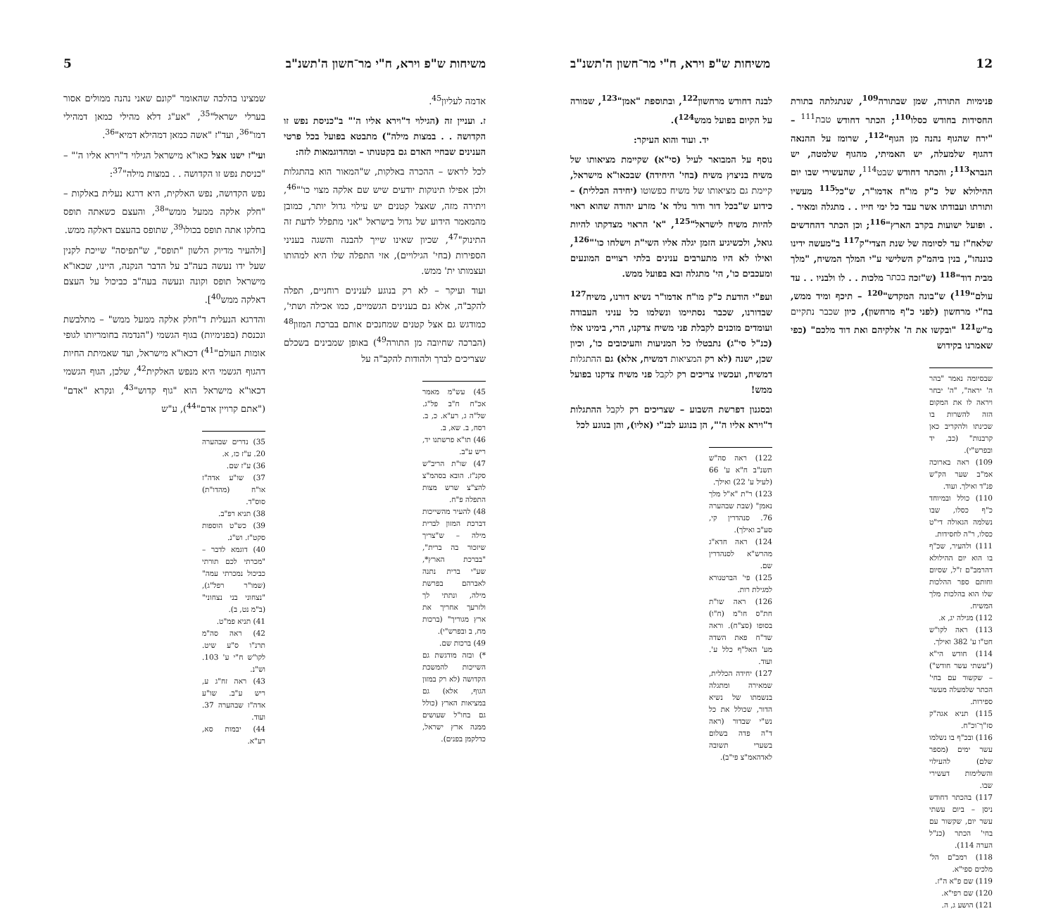משיחות ש"פ וירא, ח"י מר־חשון ה'תשנ"ב 5
אדמה לעליון<sup>45</sup>.
ז. ועניין זה (הגילוי ד"וירא אליו ה'" ב"כניסת נפש זו הקדושה . . במצות מילה") מתבטא בפועל בכל פרטי הענינים שבחיי האדם גם בקטנותו – ומהדוגמאות לזה:
לכל לראש – ההכרה באלקות, ש"המאור הוא בהתגלות ולכן אפילו תינוקות יודעים שיש שם אלקה מצוי כו'"<sup>46</sup>, ויתירה מזה, שאצל קטנים יש עילוי גדול יותר, כמובן מהמאמר הידוע של גדול בישראל "אני מתפלל לדעת זה התינוק"<sup>47</sup>, שכיון שאינו שייך להבנה והשגה בעניני הספירות (בחי' הגילויים), אזי התפלה שלו היא למהותו ועצמותו ית' ממש.
ועוד ועיקר – לא רק בנוגע לענינים רוחניים, תפלה להקב"ה, אלא גם בענינים הגשמיים, כמו אכילה ושתי', כמודגש גם אצל קטנים שמחנכים אותם בברכת המזון<sup>48</sup> (הברכה שחיובה מן התורה<sup>49</sup>) באופן שמבינים בשכלם שצריכים לברך ולהודות להקב"ה על
45) עש"מ מאמר אכ"ח ח"ב פל"ג. של"ה ג, רע"א. כ, ב. רסח, ב. שא, ב.
46) תו"א פרשתנו יד, ריש ע"ב.
47) שו"ת הריב"ש סקנ"ז. הובא בסהמ"צ להצ"צ שרש מצות התפלה פ"ח.
48) להעיר מהשייכות דברכת המזון לברית מילה – ש"צריך שיזכור בה ברית", "בברכת הארץ*, שע"י ברית נתנה לאברהם בפרשת מילה, ונתתי לך ולזרעך אחריך את ארץ מגוריך" (ברכות מח, ב ובפרש"י).
49) ברכות שם.
*) ובזה מודגשת גם השייכות להמשכת הקדושה (לא רק במזון הגוף, אלא) גם במציאות הארץ (כולל גם בחו"ל שעושים ממנה ארץ ישראל, כדלקמן בפנים).
שמצינו בהלכה שהאומר "קונם שאני נהנה ממולים אסור בערלי ישראל"<sup>35</sup>, "אע"ג דלא מהילי כמאן דמהילי דמו"<sup>36</sup>, ועד"ז "אשה כמאן דמהילא דמיא"<sup>36</sup>.
ועי"ז ישנו אצל כאו"א מישראל הגילוי ד"וירא אליו ה'" – "כניסת נפש זו הקדושה . . במצות מילה"<sup>37</sup>:
נפש הקדושה, נפש האלקית, היא דרגא נעלית באלקות – "חלק אלקה ממעל ממש"<sup>38</sup>, והעצם כשאתה תופס בחלקו אתה תופס בכולו<sup>39</sup>, שתופס בהעצם דאלקה ממש.
[ולהעיר מדיוק הלשון "תופס", ש"תפיסה" שייכת לקנין שעל ידו נעשה בעה"ב על הדבר הנקנה, היינו, שכאו"א מישראל תופס וקונה ונעשה בעה"ב כביכול על העצם דאלקה ממש<sup>40</sup>].
והדרגא הנעלית ד"חלק אלקה ממעל ממש" – מתלבשת ונכנסת (בפנימיות) בגוף הגשמי ("הנדמה בחומריותו לגופי אומות העולם"<sup>41</sup>) דכאו"א מישראל, ועד שאמיתת החיות דהגוף הגשמי היא מנפש האלקית<sup>42</sup>, שלכן, הגוף הגשמי דכאו"א מישראל הוא "גוף קדוש"<sup>43</sup>, ונקרא "אדם" ("אתם קרויין אדם"<sup>44</sup>), ע"ש
35) נדרים שבהערה 20. ע"ז כז, א.
36) ע"ז שם.
37) שו"ע אדה"ז או"ח (מהדו"ת) סוס"ד.
38) תניא רפ"ב.
39) כש"ט הוספות סקט"ז. וש"נ.
40) דוגמא לדבר – "מכרתי לכם תורתי כביכול נמכרתי עמה" (שמו"ר רפל"ג), "נצחוני בני נצחוני" (ב"מ נט, ב).
41) תניא פמ"ט.
42) ראה סה"מ תרנ"ו ס"ע שיט. לקו"ש ח"י ע' 103. וש"נ.
43) ראה זח"ג ע, ריש ע"ב. שו"ע אדה"ז שבהערה 37. ועוד.
44) יבמות סא, רע"א.
12 משיחות ש"פ וירא, ח"י מר־חשון ה'תשנ"ב
פנימיות התורה, שמן שבתורה<sup>109</sup>, שנתגלתה בתורת החסידות בחודש כסלו<sup>110</sup>; הכתר דחודש טבת<sup>111</sup> – "ירח שהגוף נהנה מן הגוף"<sup>112</sup>, שרומז על ההנאה דהגוף שלמעלה, יש האמיתי, מהגוף שלמטה, יש הנברא<sup>113</sup>; והכתר דחודש שבט<sup>114</sup>, שהעשירי שבו יום ההילולא של כ"ק מו"ח אדמו"ר, ש"כל<sup>115</sup> מעשיו ותורתו ועבודתו אשר עבד כל ימי חייו . . מתגלה ומאיר . . ופועל ישועות בקרב הארץ"<sup>116</sup>; וכן הכתר דהחדשים שלאח"ז עד לסיומה של שנת הצדי"ק<sup>117</sup> ב"מעשה ידינו כוננהו", בנין ביהמ"ק השלישי ע"י המלך המשיח, "מלך מבית דוד"<sup>118</sup> (ש"זכה בכתר מלכות . . לו ולבניו . . עד עולם"<sup>119</sup>) ש"בונה המקדש"<sup>120</sup> – תיכף ומיד ממש, בח"י מרחשון (לפני כ"ף מרחשון), כיון שכבר נתקיים מ"ש<sup>121</sup> "ובקשו את ה' אלקיהם ואת דוד מלכם" (כפי שאמרנו בקידוש
שבסיומה נאמר "בהר ה' יראה", "ה' יבחר ויראה לו את המקום הזה להשרות בו שכינתו ולהקריב כאן קרבנות" (כב, יד ובפרש"י).
109) ראה בארוכה אמ"ב שער הק"ש פנ"ד ואילך. ועוד.
110) כולל ובמיוחד כ"ף כסלו, שבו נשלמה הגאולה די"ט כסלו, ר"ה לחסידות.
111) ולהעיר, שכ"ף בו הוא יום ההילולא דהרמב"ם ז"ל, שסיום וחותם ספר ההלכות שלו הוא בהלכות מלך המשיח.
112) מגילה יג, א.
113) ראה לקו"ש חט"ו ע' 382 ואילך.
114) חודש הי"א ("עשתי עשר חודש") – שקשור עם בחי' הכתר שלמעלה מעשר ספירות.
115) תניא אגה"ק סז"ך־וכ"ח.
116) ובכ"ף בו נשלמו עשר ימים (מספר שלם) להעילוי והשלימות דעשירי שבו.
117) בהכתר דחודש ניסן – ביום עשתי עשר יום, שקשור עם בחי' הכתר (כנ"ל הערה 114).
118) רמב"ם הל' מלכים ספי"א.
119) שם פ"א ה"ז.
120) שם רפי"א.
121) הושע ג, ה.
לבנה דחודש מרחשון<sup>122</sup>, ובתוספת "אמן"<sup>123</sup>, שמורה על הקיום בפועל ממש<sup>124</sup>).
יד. ועוד והוא העיקר:
נוסף על המבואר לעיל (סי"א) שקיימת מציאותו של משיח בניצוץ משיח (בחי' היחידה) שבכאו"א מישראל, קיימת גם מציאותו של משיח כפשוטו (יחידה הכללית) – כידוע ש"בכל דור ודור נולד א' מזרע יהודה שהוא ראוי להיות משיח לישראל"<sup>125</sup>, "א' הראוי מצדקתו להיות גואל, ולכשיגיע הזמן יגלה אליו השי"ת וישלחו כו'"<sup>126</sup>, ואילו לא היו מתערבים ענינים בלתי רצויים המונעים ומעכבים כו', הי' מתגלה ובא בפועל ממש.
ועפ"י הודעת כ"ק מו"ח אדמו"ר נשיא דורנו, משיח<sup>127</sup> שבדורנו, שכבר נסתיימו ונשלמו כל עניני העבודה ועומדים מוכנים לקבלת פני משיח צדקנו, הרי, בימינו אלו (כנ"ל סי"ג) נתבטלו כל המניעות והעיכובים כו', וכיון שכן, ישנה (לא רק המציאות דמשיח, אלא) גם ההתגלות דמשיח, ועכשיו צריכים רק לקבל פני משיח צדקנו בפועל ממש!
ובסגנון דפרשת השבוע – שצריכים רק לקבל ההתגלות ד"וירא אליו ה'", הן בנוגע לבנ"י (אליו), והן בנוגע לכל
122) ראה סה"ש תשנ"ב ח"א ע' 66 (לעיל ע' 22) ואילך.
123) ר"ת "א"ל מלך נאמן" (שבת שבהערה 76. סנהדרין קי, סע"ב ואילך).
124) ראה חדא"ג מהרש"א לסנהדרין שם.
125) פי' הברטנורא למגילת רות.
126) ראה שו"ת חת"ס חו"מ (ח"ו) בסופו (סצ"ח). וראה שד"ח פאת השדה מע' האל"ף כלל ע'. ועוד.
127) יחידה הכללית, שמאירה ומתגלה בנשמתו של נשיא הדור, שכולל את כל נש"י שבדור (ראה ד"ה פדה בשלום בשערי תשובה לאדהאמ"צ פי"ב).